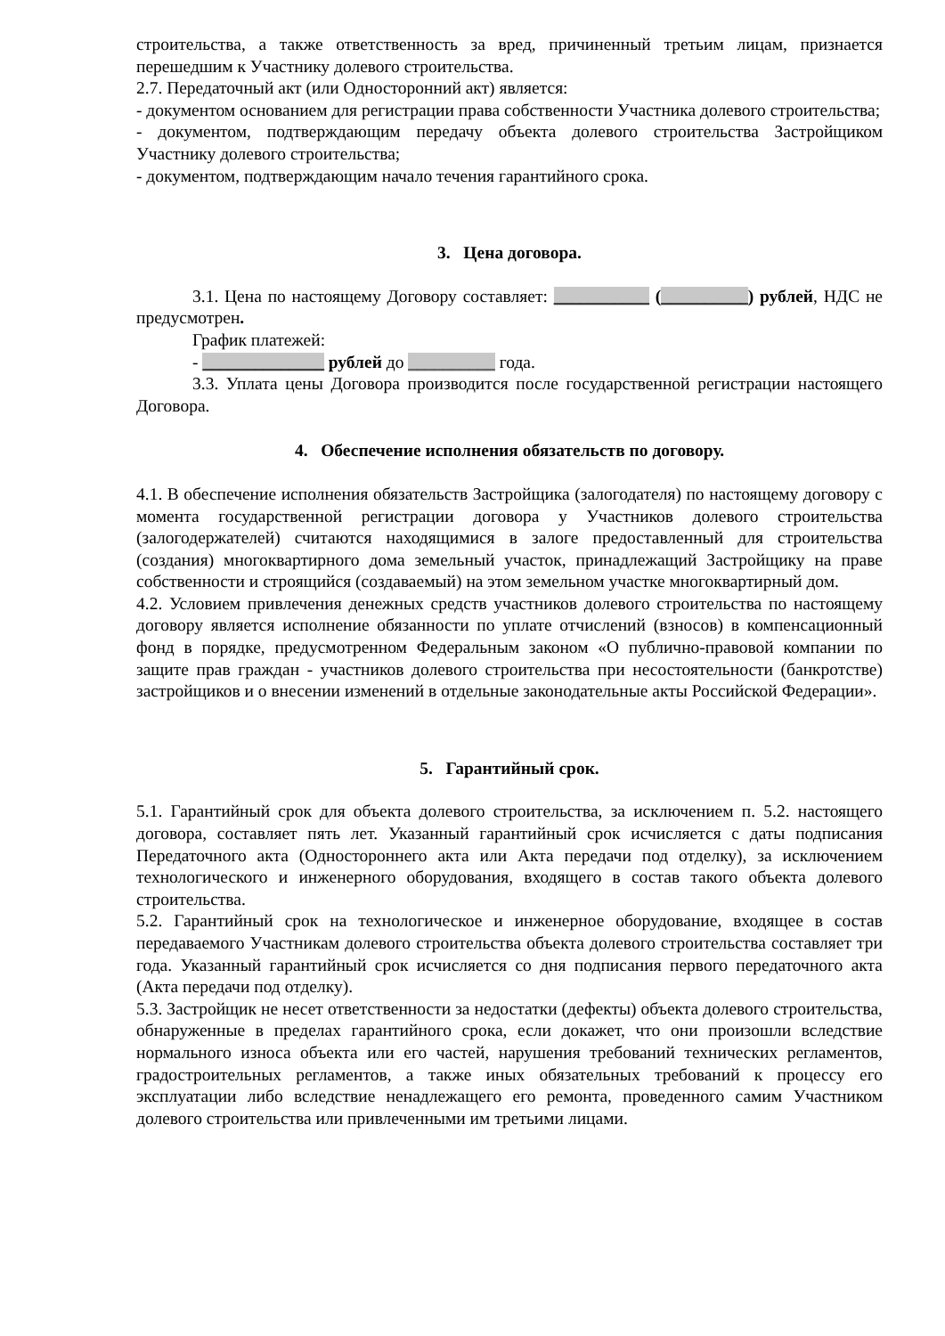строительства, а также ответственность за вред, причиненный третьим лицам, признается перешедшим к Участнику долевого строительства.
2.7. Передаточный акт (или Односторонний акт) является:
- документом основанием для регистрации права собственности Участника долевого строительства;
- документом, подтверждающим передачу объекта долевого строительства Застройщиком Участнику долевого строительства;
- документом, подтверждающим начало течения гарантийного срока.
3. Цена договора.
3.1. Цена по настоящему Договору составляет: ___________ (__________) рублей, НДС не предусмотрен.
График платежей:
- ______________ рублей до __________ года.
3.3. Уплата цены Договора производится после государственной регистрации настоящего Договора.
4. Обеспечение исполнения обязательств по договору.
4.1. В обеспечение исполнения обязательств Застройщика (залогодателя) по настоящему договору с момента государственной регистрации договора у Участников долевого строительства (залогодержателей) считаются находящимися в залоге предоставленный для строительства (создания) многоквартирного дома земельный участок, принадлежащий Застройщику на праве собственности и строящийся (создаваемый) на этом земельном участке многоквартирный дом.
4.2. Условием привлечения денежных средств участников долевого строительства по настоящему договору является исполнение обязанности по уплате отчислений (взносов) в компенсационный фонд в порядке, предусмотренном Федеральным законом «О публично-правовой компании по защите прав граждан - участников долевого строительства при несостоятельности (банкротстве) застройщиков и о внесении изменений в отдельные законодательные акты Российской Федерации».
5. Гарантийный срок.
5.1. Гарантийный срок для объекта долевого строительства, за исключением п. 5.2. настоящего договора, составляет пять лет. Указанный гарантийный срок исчисляется с даты подписания Передаточного акта (Одностороннего акта или Акта передачи под отделку), за исключением технологического и инженерного оборудования, входящего в состав такого объекта долевого строительства.
5.2. Гарантийный срок на технологическое и инженерное оборудование, входящее в состав передаваемого Участникам долевого строительства объекта долевого строительства составляет три года. Указанный гарантийный срок исчисляется со дня подписания первого передаточного акта (Акта передачи под отделку).
5.3. Застройщик не несет ответственности за недостатки (дефекты) объекта долевого строительства, обнаруженные в пределах гарантийного срока, если докажет, что они произошли вследствие нормального износа объекта или его частей, нарушения требований технических регламентов, градостроительных регламентов, а также иных обязательных требований к процессу его эксплуатации либо вследствие ненадлежащего его ремонта, проведенного самим Участником долевого строительства или привлеченными им третьими лицами.